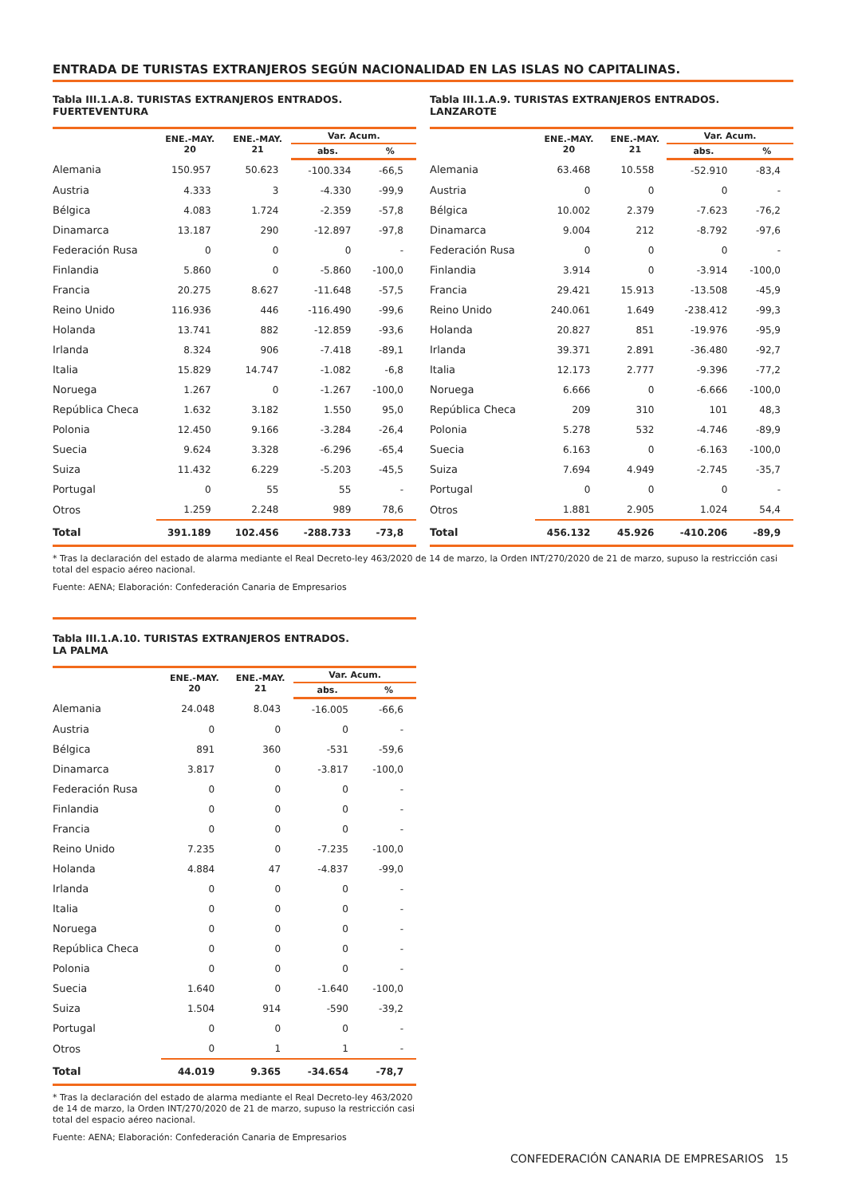ENTRADA DE TURISTAS EXTRANJEROS SEGÚN NACIONALIDAD EN LAS ISLAS NO CAPITALINAS.
Tabla III.1.A.8. TURISTAS EXTRANJEROS ENTRADOS.
FUERTEVENTURA
| | ENE.-MAY. 20 | ENE.-MAY. 21 | Var. Acum. | |
| --- | --- | --- | --- | --- |
| | | | abs. | % |
| Alemania | 150.957 | 50.623 | -100.334 | -66,5 |
| Austria | 4.333 | 3 | -4.330 | -99,9 |
| Bélgica | 4.083 | 1.724 | -2.359 | -57,8 |
| Dinamarca | 13.187 | 290 | -12.897 | -97,8 |
| Federación Rusa | 0 | 0 | 0 | - |
| Finlandia | 5.860 | 0 | -5.860 | -100,0 |
| Francia | 20.275 | 8.627 | -11.648 | -57,5 |
| Reino Unido | 116.936 | 446 | -116.490 | -99,6 |
| Holanda | 13.741 | 882 | -12.859 | -93,6 |
| Irlanda | 8.324 | 906 | -7.418 | -89,1 |
| Italia | 15.829 | 14.747 | -1.082 | -6,8 |
| Noruega | 1.267 | 0 | -1.267 | -100,0 |
| República Checa | 1.632 | 3.182 | 1.550 | 95,0 |
| Polonia | 12.450 | 9.166 | -3.284 | -26,4 |
| Suecia | 9.624 | 3.328 | -6.296 | -65,4 |
| Suiza | 11.432 | 6.229 | -5.203 | -45,5 |
| Portugal | 0 | 55 | 55 | - |
| Otros | 1.259 | 2.248 | 989 | 78,6 |
| Total | 391.189 | 102.456 | -288.733 | -73,8 |
Tabla III.1.A.9. TURISTAS EXTRANJEROS ENTRADOS.
LANZAROTE
| | ENE.-MAY. 20 | ENE.-MAY. 21 | Var. Acum. | |
| --- | --- | --- | --- | --- |
| | | | abs. | % |
| Alemania | 63.468 | 10.558 | -52.910 | -83,4 |
| Austria | 0 | 0 | 0 | - |
| Bélgica | 10.002 | 2.379 | -7.623 | -76,2 |
| Dinamarca | 9.004 | 212 | -8.792 | -97,6 |
| Federación Rusa | 0 | 0 | 0 | - |
| Finlandia | 3.914 | 0 | -3.914 | -100,0 |
| Francia | 29.421 | 15.913 | -13.508 | -45,9 |
| Reino Unido | 240.061 | 1.649 | -238.412 | -99,3 |
| Holanda | 20.827 | 851 | -19.976 | -95,9 |
| Irlanda | 39.371 | 2.891 | -36.480 | -92,7 |
| Italia | 12.173 | 2.777 | -9.396 | -77,2 |
| Noruega | 6.666 | 0 | -6.666 | -100,0 |
| República Checa | 209 | 310 | 101 | 48,3 |
| Polonia | 5.278 | 532 | -4.746 | -89,9 |
| Suecia | 6.163 | 0 | -6.163 | -100,0 |
| Suiza | 7.694 | 4.949 | -2.745 | -35,7 |
| Portugal | 0 | 0 | 0 | - |
| Otros | 1.881 | 2.905 | 1.024 | 54,4 |
| Total | 456.132 | 45.926 | -410.206 | -89,9 |
* Tras la declaración del estado de alarma mediante el Real Decreto-ley 463/2020 de 14 de marzo, la Orden INT/270/2020 de 21 de marzo, supuso la restricción casi total del espacio aéreo nacional.
Fuente: AENA; Elaboración: Confederación Canaria de Empresarios
Tabla III.1.A.10. TURISTAS EXTRANJEROS ENTRADOS.
LA PALMA
| | ENE.-MAY. 20 | ENE.-MAY. 21 | Var. Acum. | |
| --- | --- | --- | --- | --- |
| | | | abs. | % |
| Alemania | 24.048 | 8.043 | -16.005 | -66,6 |
| Austria | 0 | 0 | 0 | - |
| Bélgica | 891 | 360 | -531 | -59,6 |
| Dinamarca | 3.817 | 0 | -3.817 | -100,0 |
| Federación Rusa | 0 | 0 | 0 | - |
| Finlandia | 0 | 0 | 0 | - |
| Francia | 0 | 0 | 0 | - |
| Reino Unido | 7.235 | 0 | -7.235 | -100,0 |
| Holanda | 4.884 | 47 | -4.837 | -99,0 |
| Irlanda | 0 | 0 | 0 | - |
| Italia | 0 | 0 | 0 | - |
| Noruega | 0 | 0 | 0 | - |
| República Checa | 0 | 0 | 0 | - |
| Polonia | 0 | 0 | 0 | - |
| Suecia | 1.640 | 0 | -1.640 | -100,0 |
| Suiza | 1.504 | 914 | -590 | -39,2 |
| Portugal | 0 | 0 | 0 | - |
| Otros | 0 | 1 | 1 | - |
| Total | 44.019 | 9.365 | -34.654 | -78,7 |
* Tras la declaración del estado de alarma mediante el Real Decreto-ley 463/2020 de 14 de marzo, la Orden INT/270/2020 de 21 de marzo, supuso la restricción casi total del espacio aéreo nacional.
Fuente: AENA; Elaboración: Confederación Canaria de Empresarios
CONFEDERACIÓN CANARIA DE EMPRESARIOS 15